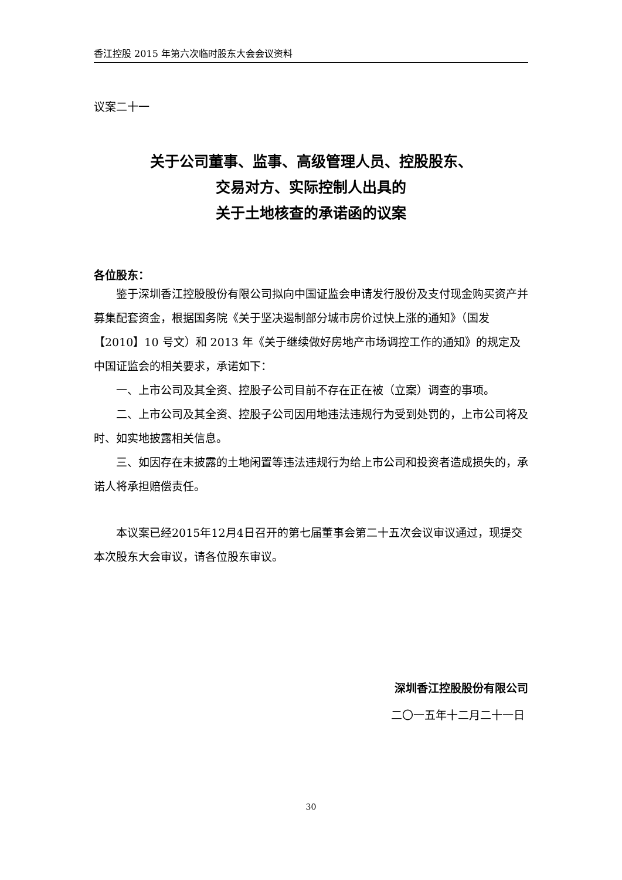香江控股 2015 年第六次临时股东大会会议资料
议案二十一
关于公司董事、监事、高级管理人员、控股股东、
交易对方、实际控制人出具的
关于土地核查的承诺函的议案
各位股东：
鉴于深圳香江控股股份有限公司拟向中国证监会申请发行股份及支付现金购买资产并募集配套资金，根据国务院《关于坚决遏制部分城市房价过快上涨的通知》（国发【2010】10 号文）和 2013 年《关于继续做好房地产市场调控工作的通知》的规定及中国证监会的相关要求，承诺如下：
一、上市公司及其全资、控股子公司目前不存在正在被（立案）调查的事项。
二、上市公司及其全资、控股子公司因用地违法违规行为受到处罚的，上市公司将及时、如实地披露相关信息。
三、如因存在未披露的土地闲置等违法违规行为给上市公司和投资者造成损失的，承诺人将承担赔偿责任。
本议案已经2015年12月4日召开的第七届董事会第二十五次会议审议通过，现提交本次股东大会审议，请各位股东审议。
深圳香江控股股份有限公司
二〇一五年十二月二十一日
30